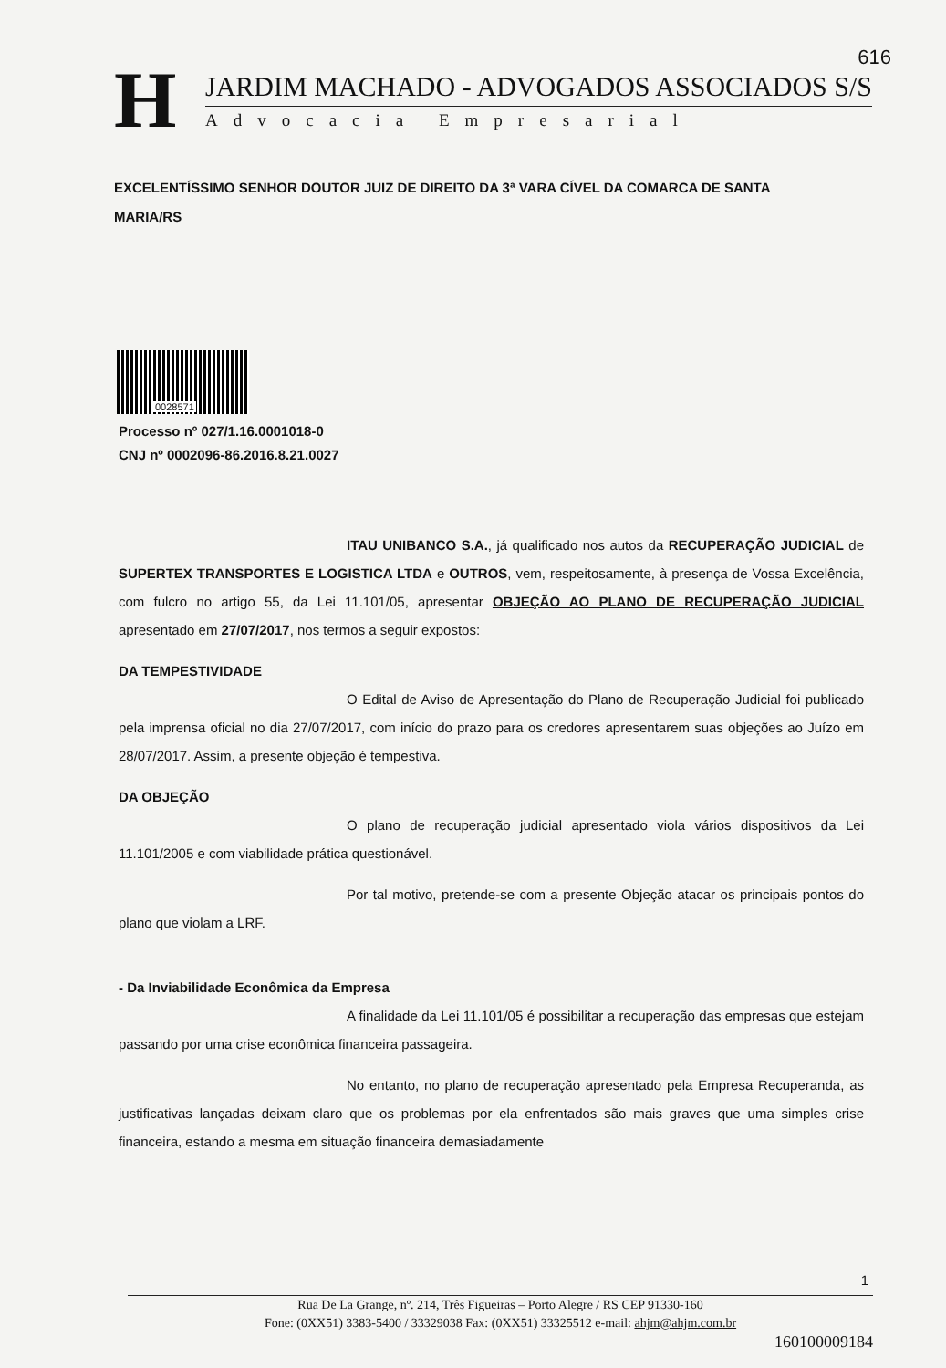616
H
JARDIM MACHADO - ADVOGADOS ASSOCIADOS S/S
Advocacia Empresarial
EXCELENTÍSSIMO SENHOR DOUTOR JUIZ DE DIREITO DA 3ª VARA CÍVEL DA COMARCA DE SANTA MARIA/RS
0028571
Processo nº 027/1.16.0001018-0
CNJ nº 0002096-86.2016.8.21.0027
ITAU UNIBANCO S.A., já qualificado nos autos da RECUPERAÇÃO JUDICIAL de SUPERTEX TRANSPORTES E LOGISTICA LTDA e OUTROS, vem, respeitosamente, à presença de Vossa Excelência, com fulcro no artigo 55, da Lei 11.101/05, apresentar OBJEÇÃO AO PLANO DE RECUPERAÇÃO JUDICIAL apresentado em 27/07/2017, nos termos a seguir expostos:
DA TEMPESTIVIDADE
O Edital de Aviso de Apresentação do Plano de Recuperação Judicial foi publicado pela imprensa oficial no dia 27/07/2017, com início do prazo para os credores apresentarem suas objeções ao Juízo em 28/07/2017. Assim, a presente objeção é tempestiva.
DA OBJEÇÃO
O plano de recuperação judicial apresentado viola vários dispositivos da Lei 11.101/2005 e com viabilidade prática questionável.
Por tal motivo, pretende-se com a presente Objeção atacar os principais pontos do plano que violam a LRF.
- Da Inviabilidade Econômica da Empresa
A finalidade da Lei 11.101/05 é possibilitar a recuperação das empresas que estejam passando por uma crise econômica financeira passageira.
No entanto, no plano de recuperação apresentado pela Empresa Recuperanda, as justificativas lançadas deixam claro que os problemas por ela enfrentados são mais graves que uma simples crise financeira, estando a mesma em situação financeira demasiadamente
1
Rua De La Grange, nº. 214, Três Figueiras – Porto Alegre / RS CEP 91330-160
Fone: (0XX51) 3383-5400 / 33329038 Fax: (0XX51) 33325512 e-mail: ahjm@ahjm.com.br
160100009184